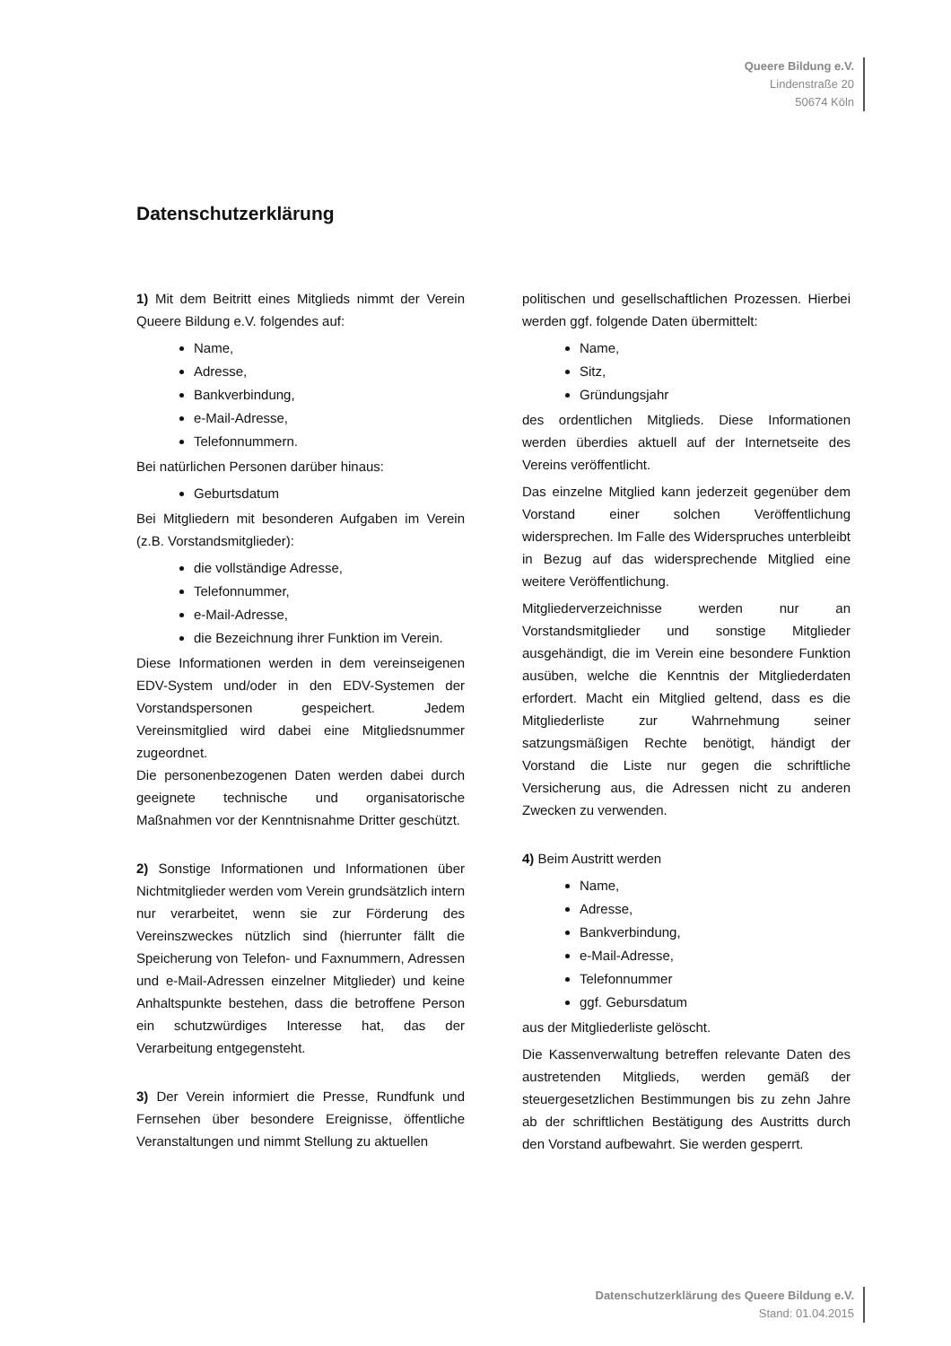Queere Bildung e.V.
Lindenstraße 20
50674 Köln
Datenschutzerklärung
1) Mit dem Beitritt eines Mitglieds nimmt der Verein Queere Bildung e.V. folgendes auf:
Name,
Adresse,
Bankverbindung,
e-Mail-Adresse,
Telefonnummern.
Bei natürlichen Personen darüber hinaus:
Geburtsdatum
Bei Mitgliedern mit besonderen Aufgaben im Verein (z.B. Vorstandsmitglieder):
die vollständige Adresse,
Telefonnummer,
e-Mail-Adresse,
die Bezeichnung ihrer Funktion im Verein.
Diese Informationen werden in dem vereinseigenen EDV-System und/oder in den EDV-Systemen der Vorstandspersonen gespeichert. Jedem Vereinsmitglied wird dabei eine Mitgliedsnummer zugeordnet.
Die personenbezogenen Daten werden dabei durch geeignete technische und organisatorische Maßnahmen vor der Kenntnisnahme Dritter geschützt.
2) Sonstige Informationen und Informationen über Nichtmitglieder werden vom Verein grundsätzlich intern nur verarbeitet, wenn sie zur Förderung des Vereinszweckes nützlich sind (hierrunter fällt die Speicherung von Telefon- und Faxnummern, Adressen und e-Mail-Adressen einzelner Mitglieder) und keine Anhaltspunkte bestehen, dass die betroffene Person ein schutzwürdiges Interesse hat, das der Verarbeitung entgegensteht.
3) Der Verein informiert die Presse, Rundfunk und Fernsehen über besondere Ereignisse, öffentliche Veranstaltungen und nimmt Stellung zu aktuellen
politischen und gesellschaftlichen Prozessen. Hierbei werden ggf. folgende Daten übermittelt:
Name,
Sitz,
Gründungsjahr
des ordentlichen Mitglieds. Diese Informationen werden überdies aktuell auf der Internetseite des Vereins veröffentlicht.
Das einzelne Mitglied kann jederzeit gegenüber dem Vorstand einer solchen Veröffentlichung widersprechen. Im Falle des Widerspruches unterbleibt in Bezug auf das widersprechende Mitglied eine weitere Veröffentlichung.
Mitgliederverzeichnisse werden nur an Vorstandsmitglieder und sonstige Mitglieder ausgehändigt, die im Verein eine besondere Funktion ausüben, welche die Kenntnis der Mitgliederdaten erfordert. Macht ein Mitglied geltend, dass es die Mitgliederliste zur Wahrnehmung seiner satzungsmäßigen Rechte benötigt, händigt der Vorstand die Liste nur gegen die schriftliche Versicherung aus, die Adressen nicht zu anderen Zwecken zu verwenden.
4) Beim Austritt werden
Name,
Adresse,
Bankverbindung,
e-Mail-Adresse,
Telefonnummer
ggf. Gebursdatum
aus der Mitgliederliste gelöscht.
Die Kassenverwaltung betreffen relevante Daten des austretenden Mitglieds, werden gemäß der steuergesetzlichen Bestimmungen bis zu zehn Jahre ab der schriftlichen Bestätigung des Austritts durch den Vorstand aufbewahrt. Sie werden gesperrt.
Datenschutzerklärung des Queere Bildung e.V.
Stand: 01.04.2015